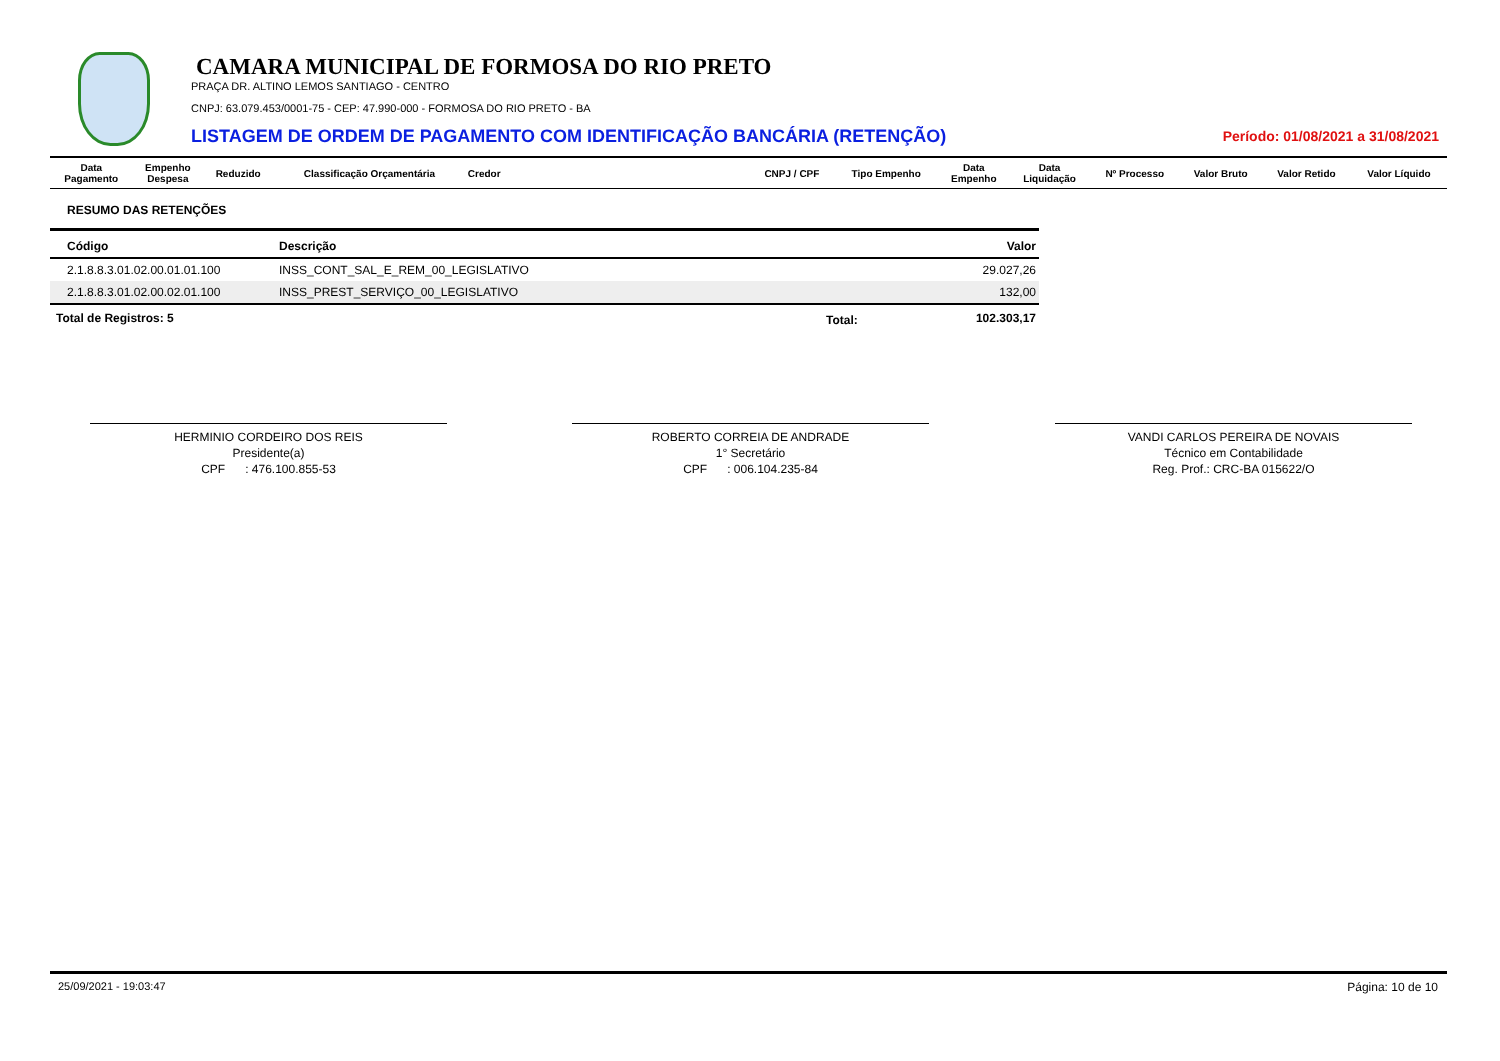CAMARA MUNICIPAL DE FORMOSA DO RIO PRETO
PRAÇA DR. ALTINO LEMOS SANTIAGO - CENTRO
CNPJ: 63.079.453/0001-75 - CEP: 47.990-000 - FORMOSA DO RIO PRETO - BA
LISTAGEM DE ORDEM DE PAGAMENTO COM IDENTIFICAÇÃO BANCÁRIA (RETENÇÃO)
Período: 01/08/2021 a 31/08/2021
| Data Pagamento | Empenho Despesa | Reduzido | Classificação Orçamentária | Credor | CNPJ / CPF | Tipo Empenho | Data Empenho | Data Liquidação | Nº Processo | Valor Bruto | Valor Retido | Valor Líquido |
| --- | --- | --- | --- | --- | --- | --- | --- | --- | --- | --- | --- | --- |
RESUMO DAS RETENÇÕES
| Código | Descrição | Valor |
| --- | --- | --- |
| 2.1.8.8.3.01.02.00.01.01.100 | INSS_CONT_SAL_E_REM_00_LEGISLATIVO | 29.027,26 |
| 2.1.8.8.3.01.02.00.02.01.100 | INSS_PREST_SERVIÇO_00_LEGISLATIVO | 132,00 |
Total de Registros: 5 Total: 102.303,17
HERMINIO CORDEIRO DOS REIS
Presidente(a)
CPF : 476.100.855-53
ROBERTO CORREIA DE ANDRADE
1° Secretário
CPF : 006.104.235-84
VANDI CARLOS PEREIRA DE NOVAIS
Técnico em Contabilidade
Reg. Prof.: CRC-BA 015622/O
25/09/2021 - 19:03:47 Página: 10 de 10